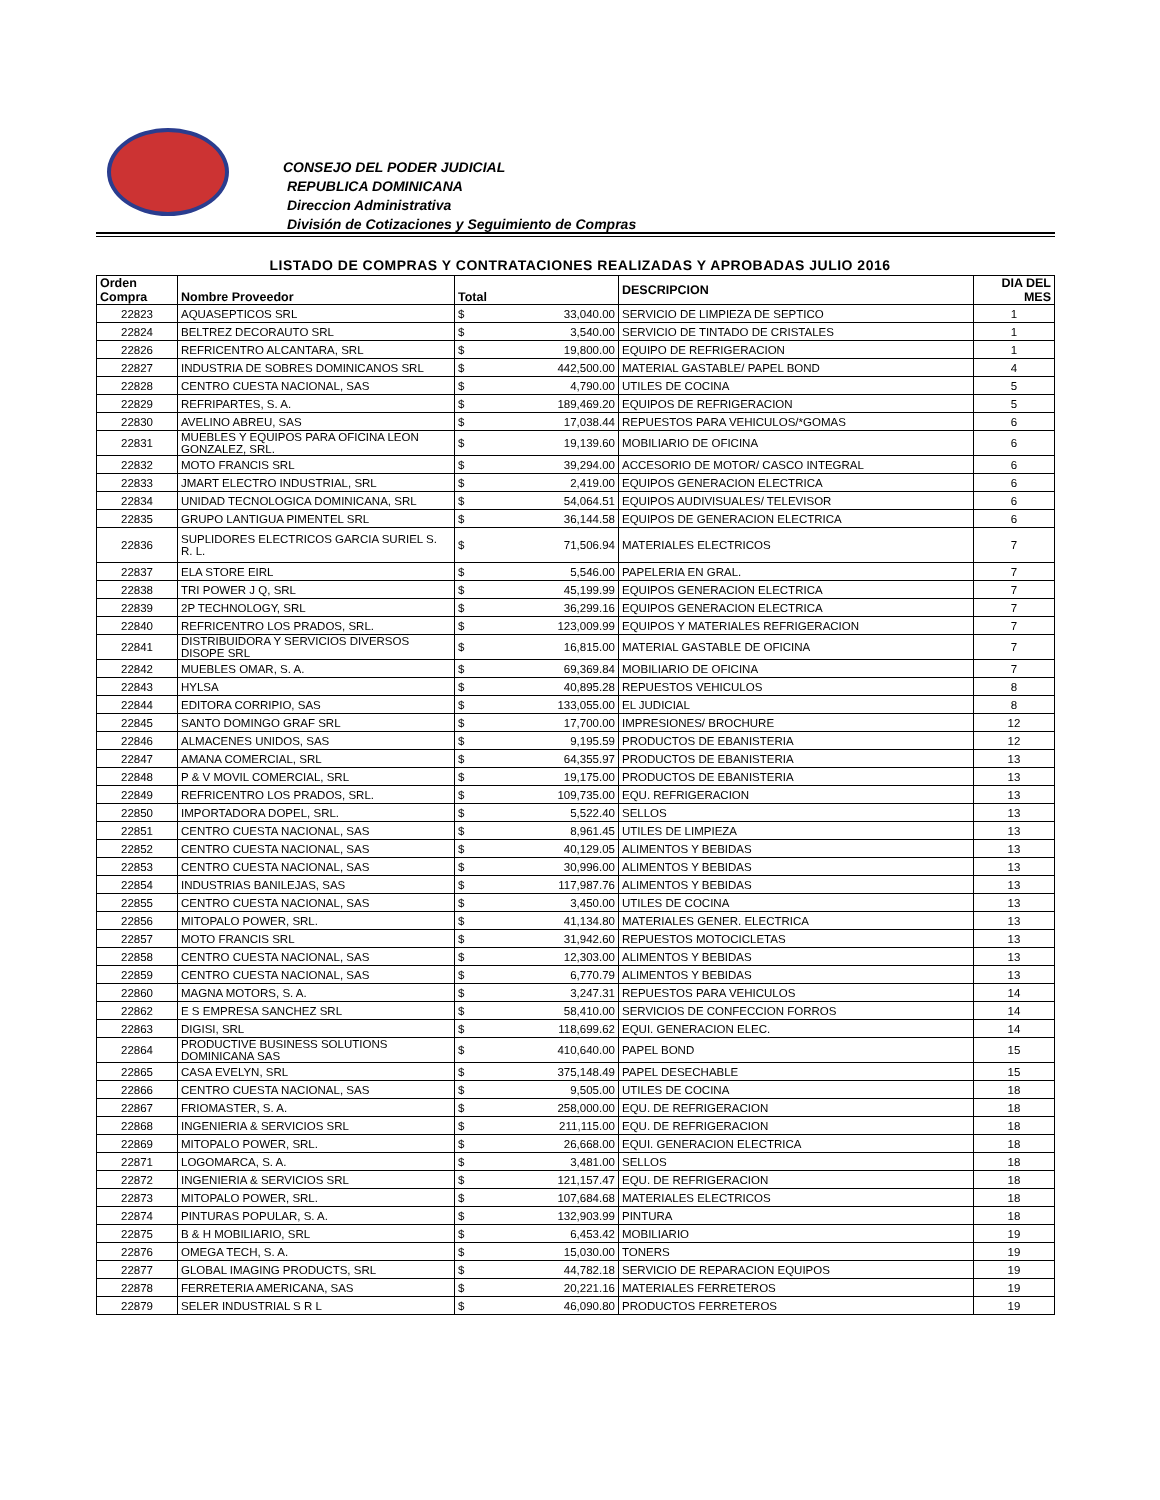CONSEJO DEL PODER JUDICIAL
REPUBLICA DOMINICANA
Direccion Administrativa
División de Cotizaciones y Seguimiento de Compras
LISTADO DE COMPRAS Y CONTRATACIONES REALIZADAS Y APROBADAS JULIO 2016
| Orden Compra | Nombre Proveedor | Total | | DESCRIPCION | DIA DEL MES |
| --- | --- | --- | --- | --- | --- |
| 22823 | AQUASEPTICOS SRL | $ | 33,040.00 | SERVICIO DE LIMPIEZA DE SEPTICO | 1 |
| 22824 | BELTREZ DECORAUTO SRL | $ | 3,540.00 | SERVICIO DE TINTADO DE CRISTALES | 1 |
| 22826 | REFRICENTRO ALCANTARA, SRL | $ | 19,800.00 | EQUIPO DE REFRIGERACION | 1 |
| 22827 | INDUSTRIA DE SOBRES DOMINICANOS SRL | $ | 442,500.00 | MATERIAL GASTABLE/ PAPEL BOND | 4 |
| 22828 | CENTRO CUESTA NACIONAL, SAS | $ | 4,790.00 | UTILES DE COCINA | 5 |
| 22829 | REFRIPARTES, S. A. | $ | 189,469.20 | EQUIPOS DE REFRIGERACION | 5 |
| 22830 | AVELINO ABREU, SAS | $ | 17,038.44 | REPUESTOS PARA VEHICULOS/*GOMAS | 6 |
| 22831 | MUEBLES Y EQUIPOS PARA OFICINA LEON GONZALEZ, SRL. | $ | 19,139.60 | MOBILIARIO DE OFICINA | 6 |
| 22832 | MOTO FRANCIS SRL | $ | 39,294.00 | ACCESORIO DE MOTOR/ CASCO INTEGRAL | 6 |
| 22833 | JMART ELECTRO INDUSTRIAL, SRL | $ | 2,419.00 | EQUIPOS GENERACION ELECTRICA | 6 |
| 22834 | UNIDAD TECNOLOGICA DOMINICANA, SRL | $ | 54,064.51 | EQUIPOS AUDIVISUALES/ TELEVISOR | 6 |
| 22835 | GRUPO LANTIGUA PIMENTEL SRL | $ | 36,144.58 | EQUIPOS DE GENERACION ELECTRICA | 6 |
| 22836 | SUPLIDORES ELECTRICOS GARCIA SURIEL S. R. L. | $ | 71,506.94 | MATERIALES ELECTRICOS | 7 |
| 22837 | ELA STORE EIRL | $ | 5,546.00 | PAPELERIA EN GRAL. | 7 |
| 22838 | TRI POWER J Q, SRL | $ | 45,199.99 | EQUIPOS GENERACION ELECTRICA | 7 |
| 22839 | 2P TECHNOLOGY, SRL | $ | 36,299.16 | EQUIPOS GENERACION ELECTRICA | 7 |
| 22840 | REFRICENTRO LOS PRADOS, SRL. | $ | 123,009.99 | EQUIPOS Y MATERIALES REFRIGERACION | 7 |
| 22841 | DISTRIBUIDORA Y SERVICIOS DIVERSOS DISOPE SRL | $ | 16,815.00 | MATERIAL GASTABLE DE OFICINA | 7 |
| 22842 | MUEBLES OMAR, S. A. | $ | 69,369.84 | MOBILIARIO DE OFICINA | 7 |
| 22843 | HYLSA | $ | 40,895.28 | REPUESTOS VEHICULOS | 8 |
| 22844 | EDITORA CORRIPIO, SAS | $ | 133,055.00 | EL JUDICIAL | 8 |
| 22845 | SANTO DOMINGO GRAF SRL | $ | 17,700.00 | IMPRESIONES/ BROCHURE | 12 |
| 22846 | ALMACENES UNIDOS, SAS | $ | 9,195.59 | PRODUCTOS DE EBANISTERIA | 12 |
| 22847 | AMANA COMERCIAL, SRL | $ | 64,355.97 | PRODUCTOS DE EBANISTERIA | 13 |
| 22848 | P & V MOVIL COMERCIAL, SRL | $ | 19,175.00 | PRODUCTOS DE EBANISTERIA | 13 |
| 22849 | REFRICENTRO LOS PRADOS, SRL. | $ | 109,735.00 | EQU. REFRIGERACION | 13 |
| 22850 | IMPORTADORA DOPEL, SRL. | $ | 5,522.40 | SELLOS | 13 |
| 22851 | CENTRO CUESTA NACIONAL, SAS | $ | 8,961.45 | UTILES DE LIMPIEZA | 13 |
| 22852 | CENTRO CUESTA NACIONAL, SAS | $ | 40,129.05 | ALIMENTOS Y BEBIDAS | 13 |
| 22853 | CENTRO CUESTA NACIONAL, SAS | $ | 30,996.00 | ALIMENTOS Y BEBIDAS | 13 |
| 22854 | INDUSTRIAS BANILEJAS, SAS | $ | 117,987.76 | ALIMENTOS Y BEBIDAS | 13 |
| 22855 | CENTRO CUESTA NACIONAL, SAS | $ | 3,450.00 | UTILES DE COCINA | 13 |
| 22856 | MITOPALO POWER, SRL. | $ | 41,134.80 | MATERIALES GENER. ELECTRICA | 13 |
| 22857 | MOTO FRANCIS SRL | $ | 31,942.60 | REPUESTOS MOTOCICLETAS | 13 |
| 22858 | CENTRO CUESTA NACIONAL, SAS | $ | 12,303.00 | ALIMENTOS Y BEBIDAS | 13 |
| 22859 | CENTRO CUESTA NACIONAL, SAS | $ | 6,770.79 | ALIMENTOS Y BEBIDAS | 13 |
| 22860 | MAGNA MOTORS, S. A. | $ | 3,247.31 | REPUESTOS PARA VEHICULOS | 14 |
| 22862 | E S EMPRESA SANCHEZ SRL | $ | 58,410.00 | SERVICIOS DE CONFECCION FORROS | 14 |
| 22863 | DIGISI, SRL | $ | 118,699.62 | EQUI. GENERACION ELEC. | 14 |
| 22864 | PRODUCTIVE BUSINESS SOLUTIONS DOMINICANA SAS | $ | 410,640.00 | PAPEL BOND | 15 |
| 22865 | CASA EVELYN, SRL | $ | 375,148.49 | PAPEL DESECHABLE | 15 |
| 22866 | CENTRO CUESTA NACIONAL, SAS | $ | 9,505.00 | UTILES DE COCINA | 18 |
| 22867 | FRIOMASTER, S. A. | $ | 258,000.00 | EQU. DE REFRIGERACION | 18 |
| 22868 | INGENIERIA & SERVICIOS SRL | $ | 211,115.00 | EQU. DE REFRIGERACION | 18 |
| 22869 | MITOPALO POWER, SRL. | $ | 26,668.00 | EQUI. GENERACION ELECTRICA | 18 |
| 22871 | LOGOMARCA, S. A. | $ | 3,481.00 | SELLOS | 18 |
| 22872 | INGENIERIA & SERVICIOS SRL | $ | 121,157.47 | EQU. DE REFRIGERACION | 18 |
| 22873 | MITOPALO POWER, SRL. | $ | 107,684.68 | MATERIALES ELECTRICOS | 18 |
| 22874 | PINTURAS POPULAR, S. A. | $ | 132,903.99 | PINTURA | 18 |
| 22875 | B & H MOBILIARIO, SRL | $ | 6,453.42 | MOBILIARIO | 19 |
| 22876 | OMEGA TECH, S. A. | $ | 15,030.00 | TONERS | 19 |
| 22877 | GLOBAL IMAGING PRODUCTS, SRL | $ | 44,782.18 | SERVICIO DE REPARACION EQUIPOS | 19 |
| 22878 | FERRETERIA AMERICANA, SAS | $ | 20,221.16 | MATERIALES FERRETEROS | 19 |
| 22879 | SELER INDUSTRIAL S R L | $ | 46,090.80 | PRODUCTOS FERRETEROS | 19 |